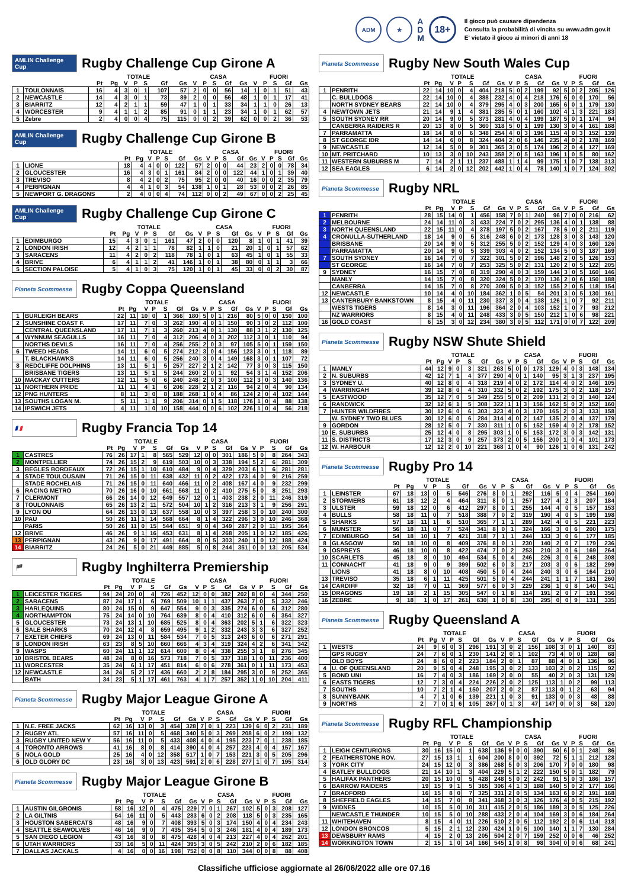ADM ★
A
D
M
18+
Il gioco può causare dipendenza
Consulta la probabilità di vincita su www.adm.gov.it
E' vietato il gioco ai minori di anni 18
AMLIN Challenge Cup
Rugby Challenge Cup Girone A
| | | TOTALE | | | | | | | CASA | | | | | FUORI | | | | |
| --- | --- | --- | --- | --- | --- | --- | --- | --- | --- | --- | --- | --- | --- | --- | --- | --- | --- | --- |
| | | Pt | Pg | V | P | S | Gf | Gs | V | P | S | Gf | Gs | V | P | S | Gf | Gs |
| 1 | TOULONNAIS | 16 | 4 | 3 | 0 | 1 | 107 | 57 | 2 | 0 | 0 | 56 | 14 | 1 | 0 | 1 | 51 | 43 |
| 2 | NEWCASTLE | 14 | 4 | 3 | 0 | 1 | 73 | 89 | 2 | 0 | 0 | 56 | 48 | 1 | 0 | 1 | 17 | 41 |
| 3 | BIARRITZ | 12 | 4 | 2 | 1 | 1 | 59 | 47 | 1 | 0 | 1 | 33 | 34 | 1 | 1 | 0 | 26 | 13 |
| 4 | WORCESTER | 9 | 4 | 1 | 1 | 2 | 85 | 91 | 0 | 1 | 1 | 23 | 34 | 1 | 0 | 1 | 62 | 57 |
| 5 | Zebre | 2 | 4 | 0 | 0 | 4 | 75 | 115 | 0 | 0 | 2 | 39 | 62 | 0 | 0 | 2 | 36 | 53 |
AMLIN Challenge Cup
Rugby Challenge Cup Girone B
| | | TOTALE | | | | | | | CASA | | | | | FUORI | | | | |
| --- | --- | --- | --- | --- | --- | --- | --- | --- | --- | --- | --- | --- | --- | --- | --- | --- | --- | --- |
| | | Pt | Pg | V | P | S | Gf | Gs | V | P | S | Gf | Gs | V | P | S | Gf | Gs |
| 1 | LIONE | 18 | 4 | 4 | 0 | 0 | 122 | 57 | 2 | 0 | 0 | 44 | 23 | 2 | 0 | 0 | 78 | 34 |
| 2 | GLOUCESTER | 16 | 4 | 3 | 0 | 1 | 161 | 84 | 2 | 0 | 0 | 122 | 44 | 1 | 0 | 1 | 39 | 40 |
| 3 | TREVISO | 8 | 4 | 2 | 0 | 2 | 75 | 95 | 2 | 0 | 0 | 40 | 16 | 0 | 0 | 2 | 35 | 79 |
| 4 | PERPIGNAN | 4 | 4 | 1 | 0 | 3 | 54 | 138 | 1 | 0 | 1 | 28 | 53 | 0 | 0 | 2 | 26 | 85 |
| 5 | NEWPORT G. DRAGONS | 2 | 4 | 0 | 0 | 4 | 74 | 112 | 0 | 0 | 2 | 49 | 67 | 0 | 0 | 2 | 25 | 45 |
AMLIN Challenge Cup
Rugby Challenge Cup Girone C
| | | TOTALE | | | | | | | CASA | | | | | FUORI | | | | |
| --- | --- | --- | --- | --- | --- | --- | --- | --- | --- | --- | --- | --- | --- | --- | --- | --- | --- | --- |
| | | Pt | Pg | V | P | S | Gf | Gs | V | P | S | Gf | Gs | V | P | S | Gf | Gs |
| 1 | EDIMBURGO | 15 | 4 | 3 | 0 | 1 | 161 | 47 | 2 | 0 | 0 | 120 | 8 | 1 | 0 | 1 | 41 | 39 |
| 2 | LONDON IRISH | 12 | 4 | 2 | 1 | 1 | 78 | 82 | 1 | 1 | 0 | 21 | 20 | 1 | 0 | 1 | 57 | 62 |
| 3 | SARACENS | 11 | 4 | 2 | 0 | 2 | 118 | 78 | 1 | 0 | 1 | 63 | 45 | 1 | 0 | 1 | 55 | 33 |
| 4 | BRIVE | 6 | 4 | 1 | 1 | 2 | 41 | 146 | 1 | 0 | 1 | 38 | 80 | 0 | 1 | 1 | 3 | 66 |
| 5 | SECTION PALOISE | 5 | 4 | 1 | 0 | 3 | 75 | 120 | 1 | 0 | 1 | 45 | 33 | 0 | 0 | 2 | 30 | 87 |
Pianeta Scommesse
Rugby Coppa Queensland
| | | TOTALE | | | | | | | CASA | | | | | FUORI | | | | |
| --- | --- | --- | --- | --- | --- | --- | --- | --- | --- | --- | --- | --- | --- | --- | --- | --- | --- | --- |
| | | Pt | Pg | V | P | S | Gf | Gs | V | P | S | Gf | Gs | V | P | S | Gf | Gs |
| 1 | BURLEIGH BEARS | 22 | 11 | 10 | 0 | 1 | 366 | 180 | 5 | 0 | 1 | 216 | 80 | 5 | 0 | 0 | 150 | 100 |
| 2 | SUNSHINE COAST F. | 17 | 11 | 7 | 0 | 3 | 262 | 190 | 4 | 0 | 1 | 150 | 90 | 3 | 0 | 2 | 112 | 100 |
| | CENTRAL QUEENSLAND | 17 | 11 | 7 | 1 | 3 | 260 | 213 | 4 | 0 | 1 | 130 | 88 | 3 | 1 | 2 | 130 | 125 |
| 4 | WYNNUM SEAGULLS | 16 | 11 | 7 | 0 | 4 | 312 | 206 | 4 | 0 | 3 | 202 | 112 | 3 | 0 | 1 | 110 | 94 |
| | NORTHS DEVILS | 16 | 11 | 7 | 0 | 4 | 256 | 255 | 2 | 0 | 3 | 97 | 105 | 5 | 0 | 1 | 159 | 150 |
| 6 | TWEED HEADS | 14 | 11 | 6 | 0 | 5 | 274 | 212 | 3 | 0 | 4 | 156 | 123 | 3 | 0 | 1 | 118 | 89 |
| | T. BLACKHAWKS | 14 | 11 | 6 | 0 | 5 | 256 | 240 | 3 | 0 | 4 | 149 | 168 | 3 | 0 | 1 | 107 | 72 |
| 8 | REDCLIFFE DOLPHINS | 13 | 11 | 5 | 1 | 5 | 257 | 227 | 2 | 1 | 2 | 142 | 77 | 3 | 0 | 3 | 115 | 150 |
| | BRISBANE TIGERS | 13 | 11 | 5 | 1 | 5 | 244 | 260 | 2 | 0 | 1 | 92 | 54 | 3 | 1 | 4 | 152 | 206 |
| 10 | MACKAY CUTTERS | 12 | 11 | 5 | 0 | 6 | 240 | 248 | 2 | 0 | 3 | 100 | 112 | 3 | 0 | 3 | 140 | 136 |
| 11 | NORTHERN PRIDE | 11 | 11 | 4 | 1 | 6 | 206 | 228 | 2 | 1 | 2 | 116 | 94 | 2 | 0 | 4 | 90 | 134 |
| 12 | PNG HUNTERS | 8 | 11 | 3 | 0 | 8 | 188 | 268 | 1 | 0 | 4 | 86 | 124 | 2 | 0 | 4 | 102 | 144 |
| 13 | SOUTHS LOGAN M. | 5 | 11 | 1 | 1 | 9 | 206 | 314 | 0 | 1 | 5 | 118 | 176 | 1 | 0 | 4 | 88 | 138 |
| 14 | IPSWICH JETS | 4 | 11 | 1 | 0 | 10 | 158 | 444 | 0 | 0 | 6 | 102 | 226 | 1 | 0 | 4 | 56 | 218 |
🇫🇷
Rugby Francia Top 14
| | | TOTALE | | | | | | | CASA | | | | | FUORI | | | | |
| --- | --- | --- | --- | --- | --- | --- | --- | --- | --- | --- | --- | --- | --- | --- | --- | --- | --- | --- |
| | | Pt | Pg | V | P | S | Gf | Gs | V | P | S | Gf | Gs | V | P | S | Gf | Gs |
| 1 | CASTRES | 76 | 26 | 17 | 1 | 8 | 565 | 529 | 12 | 0 | 0 | 301 | 186 | 5 | 0 | 8 | 264 | 343 |
| 2 | MONTPELLIER | 74 | 26 | 15 | 2 | 9 | 619 | 503 | 10 | 0 | 3 | 338 | 194 | 5 | 2 | 6 | 281 | 309 |
| 3 | BEGLES BORDEAUX | 72 | 26 | 15 | 1 | 10 | 610 | 484 | 9 | 0 | 4 | 329 | 203 | 6 | 1 | 6 | 281 | 281 |
| 4 | STADE TOULOUSAIN | 71 | 26 | 15 | 0 | 11 | 638 | 432 | 11 | 0 | 2 | 422 | 173 | 4 | 0 | 9 | 216 | 259 |
| | STADE ROCHELAIS | 71 | 26 | 15 | 0 | 11 | 640 | 466 | 11 | 0 | 2 | 408 | 167 | 4 | 0 | 9 | 232 | 299 |
| 6 | RACING METRO | 70 | 26 | 16 | 0 | 10 | 661 | 568 | 11 | 0 | 2 | 410 | 275 | 5 | 0 | 8 | 251 | 293 |
| 7 | CLERMONT | 66 | 26 | 14 | 0 | 12 | 649 | 557 | 12 | 0 | 1 | 403 | 238 | 2 | 0 | 11 | 246 | 319 |
| 8 | TOULONNAIS | 65 | 26 | 13 | 2 | 11 | 572 | 504 | 10 | 1 | 2 | 316 | 213 | 3 | 1 | 9 | 256 | 291 |
| 9 | LYON OU | 64 | 26 | 13 | 0 | 13 | 637 | 558 | 10 | 0 | 3 | 397 | 258 | 3 | 0 | 10 | 240 | 300 |
| 10 | PAU | 50 | 26 | 11 | 1 | 14 | 568 | 664 | 8 | 1 | 4 | 322 | 296 | 3 | 0 | 10 | 246 | 368 |
| | PARIS | 50 | 26 | 11 | 0 | 15 | 544 | 651 | 9 | 0 | 4 | 349 | 287 | 2 | 0 | 11 | 195 | 364 |
| 12 | BRIVE | 46 | 26 | 9 | 1 | 16 | 453 | 631 | 8 | 1 | 4 | 268 | 205 | 1 | 0 | 12 | 185 | 426 |
| 13 | PERPIGNAN | 43 | 26 | 9 | 0 | 17 | 491 | 664 | 8 | 0 | 5 | 303 | 240 | 1 | 0 | 12 | 188 | 424 |
| 14 | BIARRITZ | 24 | 26 | 5 | 0 | 21 | 449 | 885 | 5 | 0 | 8 | 244 | 351 | 0 | 0 | 13 | 205 | 534 |
🏴
Rugby Inghilterra Premiership
| | | TOTALE | | | | | | | CASA | | | | | FUORI | | | | |
| --- | --- | --- | --- | --- | --- | --- | --- | --- | --- | --- | --- | --- | --- | --- | --- | --- | --- | --- |
| | | Pt | Pg | V | P | S | Gf | Gs | V | P | S | Gf | Gs | V | P | S | Gf | Gs |
| 1 | LEICESTER TIGERS | 94 | 24 | 20 | 0 | 4 | 726 | 452 | 12 | 0 | 0 | 382 | 202 | 8 | 0 | 4 | 344 | 250 |
| 2 | SARACENS | 87 | 24 | 17 | 1 | 6 | 769 | 509 | 10 | 1 | 1 | 437 | 263 | 7 | 0 | 5 | 332 | 246 |
| 3 | HARLEQUINS | 80 | 24 | 15 | 0 | 9 | 647 | 554 | 9 | 0 | 3 | 335 | 274 | 6 | 0 | 6 | 312 | 280 |
| 4 | NORTHAMPTON | 75 | 24 | 14 | 0 | 10 | 764 | 639 | 8 | 0 | 4 | 410 | 312 | 6 | 0 | 6 | 354 | 327 |
| 5 | GLOUCESTER | 73 | 24 | 13 | 1 | 10 | 685 | 525 | 8 | 0 | 4 | 363 | 202 | 5 | 1 | 6 | 322 | 323 |
| 6 | SALE SHARKS | 70 | 24 | 12 | 4 | 8 | 659 | 495 | 9 | 1 | 2 | 332 | 243 | 3 | 3 | 6 | 327 | 252 |
| 7 | EXETER CHIEFS | 69 | 24 | 13 | 0 | 11 | 584 | 534 | 7 | 0 | 5 | 313 | 243 | 6 | 0 | 6 | 271 | 291 |
| 8 | LONDON IRISH | 63 | 23 | 8 | 5 | 10 | 660 | 666 | 4 | 3 | 4 | 319 | 324 | 4 | 2 | 6 | 341 | 342 |
| 9 | WASPS | 60 | 24 | 11 | 1 | 12 | 614 | 600 | 8 | 0 | 4 | 338 | 255 | 3 | 1 | 8 | 276 | 345 |
| 10 | BRISTOL BEARS | 48 | 24 | 8 | 0 | 16 | 573 | 718 | 7 | 0 | 5 | 337 | 318 | 1 | 0 | 11 | 236 | 400 |
| 11 | WORCESTER | 35 | 24 | 6 | 1 | 17 | 451 | 814 | 6 | 0 | 6 | 278 | 361 | 0 | 1 | 11 | 173 | 453 |
| 12 | NEWCASTLE | 34 | 24 | 5 | 2 | 17 | 436 | 660 | 2 | 2 | 8 | 184 | 295 | 3 | 0 | 9 | 252 | 365 |
| | BATH | 34 | 23 | 5 | 1 | 17 | 461 | 763 | 4 | 1 | 7 | 257 | 352 | 1 | 0 | 10 | 204 | 411 |
Pianeta Scommesse
Rugby Major League Girone A
| | | TOTALE | | | | | | | CASA | | | | | FUORI | | | | |
| --- | --- | --- | --- | --- | --- | --- | --- | --- | --- | --- | --- | --- | --- | --- | --- | --- | --- | --- |
| | | Pt | Pg | V | P | S | Gf | Gs | V | P | S | Gf | Gs | V | P | S | Gf | Gs |
| 1 | N.E. FREE JACKS | 62 | 16 | 13 | 0 | 3 | 454 | 328 | 7 | 0 | 1 | 223 | 139 | 6 | 0 | 2 | 231 | 189 |
| 2 | RUGBY ATL | 57 | 16 | 11 | 0 | 5 | 468 | 340 | 5 | 0 | 3 | 269 | 208 | 6 | 0 | 2 | 199 | 132 |
| 3 | RUGBY UNITED NEW Y | 56 | 16 | 11 | 0 | 5 | 433 | 408 | 4 | 0 | 4 | 195 | 223 | 7 | 0 | 1 | 238 | 185 |
| 4 | TORONTO ARROWS | 41 | 16 | 8 | 0 | 8 | 414 | 390 | 4 | 0 | 4 | 257 | 223 | 4 | 0 | 4 | 157 | 167 |
| 5 | NOLA GOLD | 25 | 16 | 4 | 0 | 12 | 358 | 517 | 1 | 0 | 7 | 153 | 221 | 3 | 0 | 5 | 205 | 296 |
| 6 | OLD GLORY DC | 23 | 16 | 3 | 0 | 13 | 423 | 591 | 2 | 0 | 6 | 228 | 277 | 1 | 0 | 7 | 195 | 314 |
Pianeta Scommesse
Rugby Major League Girone B
| | | TOTALE | | | | | | | CASA | | | | | FUORI | | | | |
| --- | --- | --- | --- | --- | --- | --- | --- | --- | --- | --- | --- | --- | --- | --- | --- | --- | --- | --- |
| | | Pt | Pg | V | P | S | Gf | Gs | V | P | S | Gf | Gs | V | P | S | Gf | Gs |
| 1 | AUSTIN GILGRONIS | 58 | 16 | 12 | 0 | 4 | 475 | 229 | 7 | 0 | 1 | 267 | 102 | 5 | 0 | 3 | 208 | 127 |
| 2 | LA GILTNIS | 54 | 16 | 11 | 0 | 5 | 443 | 283 | 6 | 0 | 2 | 208 | 118 | 5 | 0 | 3 | 235 | 165 |
| 3 | HOUSTON SABERCATS | 48 | 16 | 9 | 0 | 7 | 408 | 393 | 5 | 0 | 3 | 174 | 150 | 4 | 0 | 4 | 234 | 243 |
| 4 | SEATTLE SEAWOLVES | 46 | 16 | 9 | 0 | 7 | 435 | 354 | 5 | 0 | 3 | 246 | 181 | 4 | 0 | 4 | 189 | 173 |
| 5 | SAN DIEGO LEGION | 43 | 16 | 8 | 0 | 8 | 475 | 428 | 4 | 0 | 4 | 213 | 227 | 4 | 0 | 4 | 262 | 201 |
| 6 | UTAH WARRIORS | 33 | 16 | 5 | 0 | 11 | 424 | 395 | 3 | 0 | 5 | 242 | 210 | 2 | 0 | 6 | 182 | 185 |
| 7 | DALLAS JACKALS | 4 | 16 | 0 | 0 | 16 | 198 | 752 | 0 | 0 | 8 | 110 | 344 | 0 | 0 | 8 | 88 | 408 |
Pianeta Scommesse
Rugby New South Wales Cup
| | | TOTALE | | | | | | | CASA | | | | | FUORI | | | | |
| --- | --- | --- | --- | --- | --- | --- | --- | --- | --- | --- | --- | --- | --- | --- | --- | --- | --- | --- |
| | | Pt | Pg | V | P | S | Gf | Gs | V | P | S | Gf | Gs | V | P | S | Gf | Gs |
| 1 | PENRITH | 22 | 14 | 10 | 0 | 4 | 404 | 218 | 5 | 0 | 2 | 199 | 92 | 5 | 0 | 2 | 205 | 126 |
| | C. BULLDOGS | 22 | 14 | 10 | 0 | 4 | 388 | 232 | 4 | 0 | 4 | 218 | 176 | 6 | 0 | 0 | 170 | 56 |
| | NORTH SYDNEY BEARS | 22 | 14 | 10 | 0 | 4 | 379 | 295 | 4 | 0 | 3 | 200 | 165 | 6 | 0 | 1 | 179 | 130 |
| 4 | NEWTOWN JETS | 21 | 14 | 9 | 1 | 4 | 381 | 285 | 5 | 0 | 1 | 160 | 102 | 4 | 1 | 3 | 221 | 183 |
| 5 | SOUTH SYDNEY RR | 20 | 14 | 9 | 0 | 5 | 373 | 281 | 4 | 0 | 4 | 199 | 187 | 5 | 0 | 1 | 174 | 94 |
| | CANBERRA RAIDERS R | 20 | 13 | 8 | 0 | 5 | 360 | 318 | 5 | 0 | 1 | 199 | 130 | 3 | 0 | 4 | 161 | 188 |
| 7 | PARRAMATTA | 18 | 14 | 8 | 0 | 6 | 348 | 254 | 4 | 0 | 3 | 196 | 115 | 4 | 0 | 3 | 152 | 139 |
| 8 | ST GEORGE IDR | 14 | 14 | 6 | 0 | 8 | 324 | 404 | 2 | 0 | 6 | 146 | 235 | 4 | 0 | 2 | 178 | 169 |
| 9 | NEWCASTLE | 12 | 14 | 5 | 0 | 9 | 301 | 365 | 3 | 0 | 5 | 174 | 196 | 2 | 0 | 4 | 127 | 169 |
| 10 | MT. PRITCHARD | 10 | 13 | 3 | 0 | 10 | 243 | 358 | 2 | 0 | 5 | 163 | 196 | 1 | 0 | 5 | 80 | 162 |
| 11 | WESTERN SUBURBS M | 7 | 14 | 2 | 1 | 11 | 237 | 488 | 1 | 1 | 4 | 99 | 175 | 1 | 0 | 7 | 138 | 313 |
| 12 | SEA EAGLES | 6 | 14 | 2 | 0 | 12 | 202 | 442 | 1 | 0 | 4 | 78 | 140 | 1 | 0 | 7 | 124 | 302 |
Pianeta Scommesse
Rugby NRL
| | | TOTALE | | | | | | | CASA | | | | | FUORI | | | | |
| --- | --- | --- | --- | --- | --- | --- | --- | --- | --- | --- | --- | --- | --- | --- | --- | --- | --- | --- |
| | | Pt | Pg | V | P | S | Gf | Gs | V | P | S | Gf | Gs | V | P | S | Gf | Gs |
| 1 | PENRITH | 28 | 15 | 14 | 0 | 1 | 456 | 158 | 7 | 0 | 1 | 240 | 96 | 7 | 0 | 0 | 216 | 62 |
| 2 | MELBOURNE | 24 | 14 | 11 | 0 | 3 | 433 | 224 | 7 | 0 | 2 | 295 | 136 | 4 | 0 | 1 | 138 | 88 |
| 3 | NORTH QUEENSLAND | 22 | 15 | 11 | 0 | 4 | 378 | 197 | 5 | 0 | 2 | 167 | 78 | 6 | 0 | 2 | 211 | 119 |
| 4 | CRONULLA-SUTHERLAND | 18 | 14 | 9 | 0 | 5 | 316 | 248 | 6 | 0 | 2 | 173 | 128 | 3 | 0 | 3 | 143 | 120 |
| | BRISBANE | 20 | 14 | 9 | 0 | 5 | 312 | 255 | 5 | 0 | 2 | 152 | 129 | 4 | 0 | 3 | 160 | 126 |
| | PARRAMATTA | 20 | 14 | 9 | 0 | 5 | 339 | 303 | 4 | 0 | 2 | 152 | 134 | 5 | 0 | 3 | 187 | 169 |
| 7 | SOUTH SYDNEY | 16 | 14 | 7 | 0 | 7 | 322 | 301 | 5 | 0 | 2 | 196 | 148 | 2 | 0 | 5 | 126 | 153 |
| | ST GEORGE | 16 | 14 | 7 | 0 | 7 | 253 | 325 | 5 | 0 | 2 | 131 | 120 | 2 | 0 | 5 | 122 | 205 |
| 9 | SYDNEY | 16 | 15 | 7 | 0 | 8 | 319 | 290 | 4 | 0 | 3 | 159 | 144 | 3 | 0 | 5 | 160 | 146 |
| | MANLY | 14 | 15 | 7 | 0 | 8 | 320 | 324 | 5 | 0 | 2 | 170 | 136 | 2 | 0 | 6 | 150 | 188 |
| | CANBERRA | 14 | 15 | 7 | 0 | 8 | 270 | 309 | 5 | 0 | 3 | 152 | 155 | 2 | 0 | 5 | 118 | 154 |
| 12 | NEWCASTLE | 10 | 14 | 4 | 0 | 10 | 184 | 362 | 1 | 0 | 5 | 54 | 201 | 3 | 0 | 5 | 130 | 161 |
| 13 | CANTERBURY-BANKSTOWN | 8 | 15 | 4 | 0 | 11 | 230 | 337 | 3 | 0 | 4 | 138 | 126 | 1 | 0 | 7 | 92 | 211 |
| | WESTS TIGERS | 8 | 14 | 3 | 0 | 11 | 196 | 364 | 2 | 0 | 4 | 103 | 152 | 1 | 0 | 7 | 93 | 212 |
| | NZ WARRIORS | 8 | 15 | 4 | 0 | 11 | 248 | 433 | 3 | 0 | 5 | 150 | 212 | 1 | 0 | 6 | 98 | 221 |
| 16 | GOLD COAST | 6 | 15 | 3 | 0 | 12 | 234 | 380 | 3 | 0 | 5 | 112 | 171 | 0 | 0 | 7 | 122 | 209 |
Pianeta Scommesse
Rugby NSW Shute Shield
| | | TOTALE | | | | | | | CASA | | | | | FUORI | | | | |
| --- | --- | --- | --- | --- | --- | --- | --- | --- | --- | --- | --- | --- | --- | --- | --- | --- | --- | --- |
| | | Pt | Pg | V | P | S | Gf | Gs | V | P | S | Gf | Gs | V | P | S | Gf | Gs |
| 1 | MANLY | 44 | 12 | 9 | 0 | 3 | 321 | 263 | 5 | 0 | 0 | 173 | 129 | 4 | 0 | 3 | 148 | 134 |
| 2 | N. SUBURBS | 42 | 12 | 7 | 1 | 4 | 377 | 290 | 4 | 0 | 1 | 140 | 95 | 3 | 1 | 3 | 237 | 195 |
| 3 | SYDNEY U. | 40 | 12 | 8 | 0 | 4 | 318 | 219 | 4 | 0 | 2 | 172 | 114 | 4 | 0 | 2 | 146 | 105 |
| 4 | WARRINGAH | 39 | 12 | 8 | 0 | 4 | 310 | 332 | 5 | 0 | 2 | 192 | 175 | 3 | 0 | 2 | 118 | 157 |
| 5 | EASTWOOD | 35 | 12 | 7 | 0 | 5 | 349 | 255 | 5 | 0 | 2 | 209 | 131 | 2 | 0 | 3 | 140 | 124 |
| 6 | RANDWICK | 32 | 12 | 6 | 1 | 5 | 308 | 322 | 1 | 1 | 3 | 156 | 162 | 5 | 0 | 2 | 152 | 160 |
| 7 | HUNTER WILDFIRES | 30 | 12 | 6 | 0 | 6 | 303 | 323 | 4 | 0 | 3 | 170 | 165 | 2 | 0 | 3 | 133 | 158 |
| | W. SYDNEY TWO BLUES | 30 | 12 | 6 | 0 | 6 | 284 | 314 | 4 | 0 | 2 | 147 | 135 | 2 | 0 | 4 | 137 | 179 |
| 9 | GORDON | 28 | 12 | 5 | 0 | 7 | 330 | 311 | 1 | 0 | 5 | 152 | 159 | 4 | 0 | 2 | 178 | 152 |
| 10 | E. SUBURBS | 25 | 12 | 4 | 0 | 8 | 295 | 303 | 1 | 0 | 5 | 153 | 172 | 3 | 0 | 3 | 142 | 131 |
| 11 | S. DISTRICTS | 17 | 12 | 3 | 0 | 9 | 257 | 373 | 2 | 0 | 5 | 156 | 200 | 1 | 0 | 4 | 101 | 173 |
| 12 | W. HARBOUR | 12 | 12 | 2 | 0 | 10 | 221 | 368 | 1 | 0 | 4 | 90 | 126 | 1 | 0 | 6 | 131 | 242 |
Pianeta Scommesse
Rugby Pro 14
| | | TOTALE | | | | | | | CASA | | | | | FUORI | | | | |
| --- | --- | --- | --- | --- | --- | --- | --- | --- | --- | --- | --- | --- | --- | --- | --- | --- | --- | --- |
| | | Pt | Pg | V | P | S | Gf | Gs | V | P | S | Gf | Gs | V | P | S | Gf | Gs |
| 1 | LEINSTER | 67 | 18 | 13 | 0 | 5 | 546 | 276 | 8 | 0 | 1 | 292 | 116 | 5 | 0 | 4 | 254 | 160 |
| 2 | STORMERS | 61 | 18 | 12 | 2 | 4 | 464 | 311 | 8 | 0 | 1 | 257 | 127 | 4 | 2 | 3 | 207 | 184 |
| 3 | ULSTER | 59 | 18 | 12 | 0 | 6 | 412 | 297 | 8 | 0 | 1 | 255 | 144 | 4 | 0 | 5 | 157 | 153 |
| 4 | BULLS | 58 | 18 | 11 | 0 | 7 | 518 | 388 | 7 | 0 | 2 | 319 | 190 | 4 | 0 | 5 | 199 | 198 |
| 5 | SHARKS | 57 | 18 | 11 | 1 | 6 | 510 | 365 | 7 | 1 | 1 | 289 | 142 | 4 | 0 | 5 | 221 | 223 |
| 6 | MUNSTER | 56 | 18 | 11 | 0 | 7 | 524 | 341 | 8 | 0 | 1 | 324 | 166 | 3 | 0 | 6 | 200 | 175 |
| 7 | EDIMBURGO | 54 | 18 | 10 | 1 | 7 | 421 | 318 | 7 | 1 | 1 | 244 | 133 | 3 | 0 | 6 | 177 | 185 |
| 8 | GLASGOW | 50 | 18 | 10 | 0 | 8 | 409 | 376 | 8 | 0 | 1 | 230 | 140 | 2 | 0 | 7 | 179 | 236 |
| 9 | OSPREYS | 46 | 18 | 10 | 0 | 8 | 422 | 474 | 7 | 0 | 2 | 253 | 210 | 3 | 0 | 6 | 169 | 264 |
| 10 | SCARLETS | 45 | 18 | 8 | 0 | 10 | 494 | 534 | 5 | 0 | 4 | 246 | 226 | 3 | 0 | 6 | 248 | 308 |
| 11 | CONNACHT | 41 | 18 | 9 | 0 | 9 | 399 | 502 | 6 | 0 | 3 | 217 | 203 | 3 | 0 | 6 | 182 | 299 |
| | LIONS | 41 | 18 | 8 | 0 | 10 | 408 | 450 | 5 | 0 | 4 | 244 | 240 | 3 | 0 | 6 | 164 | 210 |
| 13 | TREVISO | 35 | 18 | 6 | 1 | 11 | 425 | 501 | 5 | 0 | 4 | 244 | 241 | 1 | 1 | 7 | 181 | 260 |
| 14 | CARDIFF | 32 | 18 | 7 | 0 | 11 | 369 | 577 | 6 | 0 | 3 | 229 | 236 | 1 | 0 | 8 | 140 | 341 |
| 15 | DRAGONS | 19 | 18 | 2 | 1 | 15 | 305 | 547 | 0 | 1 | 8 | 114 | 191 | 2 | 0 | 7 | 191 | 356 |
| 16 | ZEBRE | 9 | 18 | 1 | 0 | 17 | 261 | 630 | 1 | 0 | 8 | 130 | 295 | 0 | 0 | 9 | 131 | 335 |
Pianeta Scommesse
Rugby Queensland A
| | | TOTALE | | | | | | | CASA | | | | | FUORI | | | | |
| --- | --- | --- | --- | --- | --- | --- | --- | --- | --- | --- | --- | --- | --- | --- | --- | --- | --- | --- |
| | | Pt | Pg | V | P | S | Gf | Gs | V | P | S | Gf | Gs | V | P | S | Gf | Gs |
| 1 | WESTS | 24 | 9 | 6 | 0 | 3 | 296 | 191 | 3 | 0 | 2 | 156 | 108 | 3 | 0 | 1 | 140 | 83 |
| | GPS RUGBY | 24 | 7 | 6 | 0 | 1 | 230 | 141 | 2 | 0 | 1 | 102 | 73 | 4 | 0 | 0 | 128 | 68 |
| | OLD BOYS | 24 | 8 | 6 | 0 | 2 | 223 | 184 | 2 | 0 | 1 | 87 | 88 | 4 | 0 | 1 | 136 | 96 |
| 4 | U. OF QUEENSLAND | 20 | 9 | 5 | 0 | 4 | 248 | 195 | 3 | 0 | 2 | 133 | 103 | 2 | 0 | 2 | 115 | 92 |
| 5 | BOND UNI | 16 | 7 | 4 | 0 | 3 | 186 | 169 | 2 | 0 | 0 | 55 | 40 | 2 | 0 | 3 | 131 | 129 |
| 6 | EASTS TIGERS | 12 | 7 | 3 | 0 | 4 | 224 | 226 | 2 | 0 | 2 | 125 | 113 | 1 | 0 | 2 | 99 | 113 |
| 7 | SOUTHS | 10 | 7 | 2 | 1 | 4 | 150 | 207 | 2 | 0 | 2 | 87 | 113 | 0 | 1 | 2 | 63 | 94 |
| 8 | SUNNYBANK | 4 | 7 | 1 | 0 | 6 | 139 | 221 | 1 | 0 | 3 | 91 | 133 | 0 | 0 | 3 | 48 | 88 |
| 9 | NORTHS | 2 | 7 | 0 | 1 | 6 | 105 | 267 | 0 | 1 | 3 | 47 | 147 | 0 | 0 | 3 | 58 | 120 |
Pianeta Scommesse
Rugby RFL Championship
| | | TOTALE | | | | | | | CASA | | | | | FUORI | | | | |
| --- | --- | --- | --- | --- | --- | --- | --- | --- | --- | --- | --- | --- | --- | --- | --- | --- | --- | --- |
| | | Pt | Pg | V | P | S | Gf | Gs | V | P | S | Gf | Gs | V | P | S | Gf | Gs |
| 1 | LEIGH CENTURIONS | 30 | 16 | 15 | 0 | 1 | 638 | 136 | 9 | 0 | 0 | 390 | 50 | 6 | 0 | 1 | 248 | 86 |
| 2 | FEATHERSTONE ROV. | 27 | 15 | 13 | 1 | 1 | 604 | 200 | 8 | 0 | 0 | 392 | 72 | 5 | 1 | 1 | 212 | 128 |
| 3 | YORK CITY | 24 | 15 | 12 | 0 | 3 | 386 | 268 | 5 | 0 | 3 | 206 | 170 | 7 | 0 | 0 | 180 | 98 |
| 4 | BATLEY BULLDOGS | 21 | 14 | 10 | 1 | 3 | 404 | 229 | 5 | 1 | 2 | 222 | 150 | 5 | 0 | 1 | 182 | 79 |
| 5 | HALIFAX PANTHERS | 20 | 15 | 10 | 0 | 5 | 428 | 248 | 5 | 0 | 2 | 242 | 91 | 5 | 0 | 3 | 186 | 157 |
| 6 | BARROW RAIDERS | 19 | 15 | 9 | 1 | 5 | 365 | 306 | 4 | 1 | 3 | 188 | 140 | 5 | 0 | 2 | 177 | 166 |
| 7 | BRADFORD | 16 | 15 | 8 | 0 | 7 | 325 | 331 | 2 | 0 | 5 | 134 | 163 | 6 | 0 | 2 | 191 | 168 |
| 8 | SHEFFIELD EAGLES | 14 | 15 | 7 | 0 | 8 | 341 | 368 | 3 | 0 | 3 | 126 | 176 | 4 | 0 | 5 | 215 | 192 |
| 9 | WIDNES | 10 | 15 | 5 | 0 | 10 | 311 | 415 | 2 | 0 | 5 | 186 | 189 | 3 | 0 | 5 | 125 | 226 |
| | NEWCASTLE THUNDER | 10 | 15 | 5 | 0 | 10 | 288 | 433 | 2 | 0 | 4 | 104 | 169 | 3 | 0 | 6 | 184 | 264 |
| 11 | WHITEHAVEN | 8 | 15 | 4 | 0 | 11 | 226 | 510 | 2 | 0 | 5 | 112 | 192 | 2 | 0 | 6 | 114 | 318 |
| 12 | LONDON BRONCOS | 5 | 15 | 2 | 1 | 12 | 230 | 424 | 1 | 0 | 5 | 100 | 140 | 1 | 1 | 7 | 130 | 284 |
| 13 | DEWSBURY RAMS | 4 | 15 | 2 | 0 | 13 | 205 | 504 | 2 | 0 | 7 | 159 | 252 | 0 | 0 | 6 | 46 | 252 |
| 14 | WORKINGTON TOWN | 2 | 15 | 1 | 0 | 14 | 166 | 545 | 1 | 0 | 8 | 98 | 304 | 0 | 0 | 6 | 68 | 241 |
Classifiche ufficiose aggiornate al 26/06/2022 alle ore 07.16